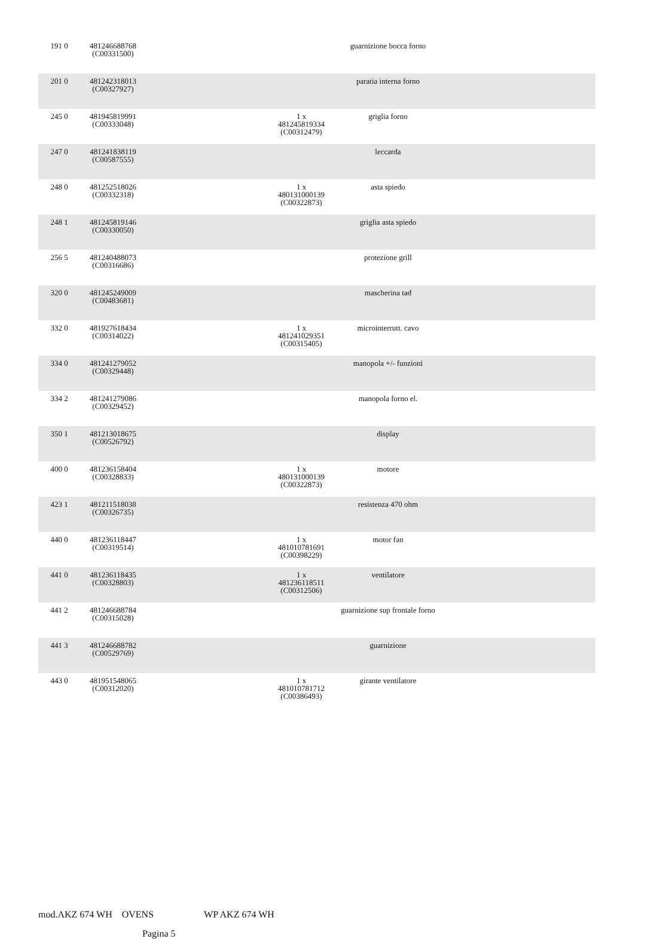| 191 0 | 481246688768 (C00331500) | | | guarnizione bocca forno | |
| 201 0 | 481242318013 (C00327927) | | | paratia interna forno | |
| 245 0 | 481945819991 (C00333048) | | 1 x 481245819334 (C00312479) | griglia forno | |
| 247 0 | 481241838119 (C00587555) | | | leccarda | |
| 248 0 | 481252518026 (C00332318) | | 1 x 480131000139 (C00322873) | asta spiedo | |
| 248 1 | 481245819146 (C00330050) | | | griglia asta spiedo | |
| 256 5 | 481240488073 (C00316686) | | | protezione grill | |
| 320 0 | 481245249009 (C00483681) | | | mascherina tad | |
| 332 0 | 481927618434 (C00314022) | | 1 x 481241029351 (C00315405) | microinterrutt. cavo | |
| 334 0 | 481241279052 (C00329448) | | | manopola +/- funzioni | |
| 334 2 | 481241279086 (C00329452) | | | manopola forno el. | |
| 350 1 | 481213018675 (C00526792) | | | display | |
| 400 0 | 481236158404 (C00328833) | | 1 x 480131000139 (C00322873) | motore | |
| 423 1 | 481211518038 (C00326735) | | | resistenza 470 ohm | |
| 440 0 | 481236118447 (C00319514) | | 1 x 481010781691 (C00398229) | motor fan | |
| 441 0 | 481236118435 (C00328803) | | 1 x 481236118511 (C00312506) | ventilatore | |
| 441 2 | 481246688784 (C00315028) | | | guarnizione sup frontale forno | |
| 441 3 | 481246688782 (C00529769) | | | guarnizione | |
| 443 0 | 481951548065 (C00312020) | | 1 x 481010781712 (C00386493) | girante ventilatore | |
mod.AKZ 674 WH OVENS WP AKZ 674 WH
Pagina 5